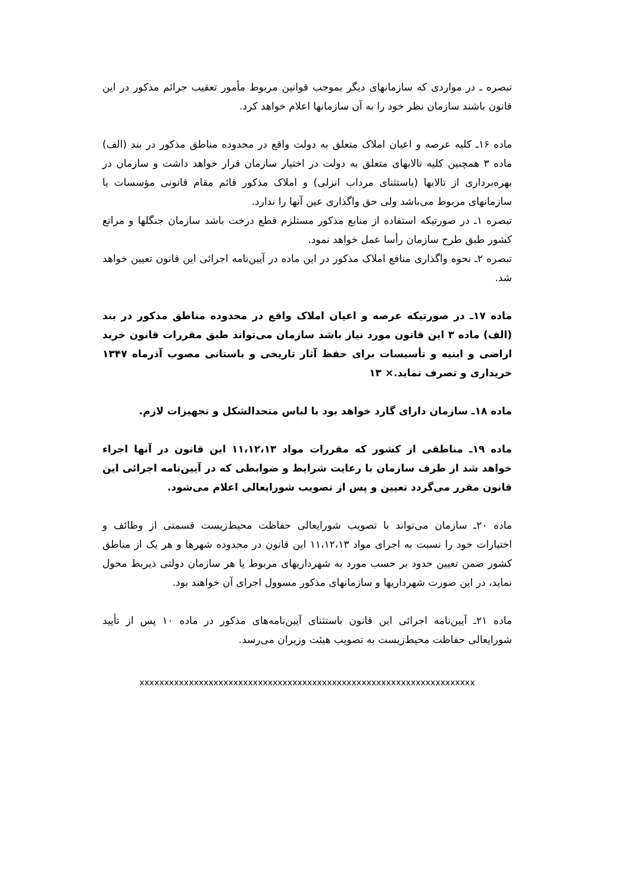تبصره ـ در مواردی که سازمانهای دیگر بموجب قوانین مربوط مأمور تعقیب جرائم مذکور در این قانون باشند سازمان نظر خود را به آن سازمانها اعلام خواهد کرد.
ماده ۱۶ـ کلیه عرصه و اعیان املاک متعلق به دولت واقع در محدوده مناطق مذکور در بند (الف) ماده ۳ همچنین کلیه تالابهای متعلق به دولت در اختیار سازمان قرار خواهد داشت و سازمان در بهره‌برداری از تالابها (باستثنای مرداب انزلی) و املاک مذکور قائم مقام قانونی مؤسسات یا سازمانهای مربوط می‌باشد ولی حق واگذاری عین آنها را ندارد.
تبصره ۱ـ در صورتیکه استفاده از منابع مذکور مستلزم قطع درخت باشد سازمان جنگلها و مراتع کشور طبق طرح سازمان رأسا عمل خواهد نمود.
تبصره ۲ـ نحوه واگذاری منافع املاک مذکور در این ماده در آیین‌نامه اجرائی این قانون تعیین خواهد شد.
ماده ۱۷ـ در صورتیکه عرصه و اعیان املاک واقع در محدوده مناطق مذکور در بند (الف) ماده ۳ این قانون مورد نیاز باشد سازمان می‌تواند طبق مقررات قانون خرید اراضی و ابنیه و تأسیسات برای حفظ آثار تاریخی و باستانی مصوب آذرماه ۱۳۴۷ خریداری و تصرف نماید.× ۱۳
ماده ۱۸ـ سازمان دارای گارد خواهد بود با لباس متحدالشکل و تجهیزات لازم.
ماده ۱۹ـ مناطقی از کشور که مقررات مواد ۱۱،۱۲،۱۳ این قانون در آنها اجراء خواهد شد از طرف سازمان با رعایت شرایط و ضوابطی که در آیین‌نامه اجرائی این قانون مقرر می‌گردد تعیین و پس از تصویب شورایعالی اعلام می‌شود.
ماده ۲۰ـ سازمان می‌تواند با تصویب شورایعالی حفاظت محیط‌زیست قسمتی از وظائف و اختیارات خود را نسبت به اجرای مواد ۱۱،۱۲،۱۳ این قانون در محدوده شهرها و هر یک از مناطق کشور ضمن تعیین حدود بر حسب مورد به شهرداریهای مربوط یا هر سازمان دولتی ذیربط محول نماید، در این صورت شهرداریها و سازمانهای مذکور مسوول اجرای آن خواهند بود.
ماده ۲۱ـ آیین‌نامه اجرائی این قانون باستثنای آیین‌نامه‌های مذکور در ماده ۱۰ پس از تأیید شورایعالی حفاظت محیط‌زیست به تصویب هیئت وزیران می‌رسد.
xxxxxxxxxxxxxxxxxxxxxxxxxxxxxxxxxxxxxxxxxxxxxxxxxxxxxxxxxxxxxxxxxxxx